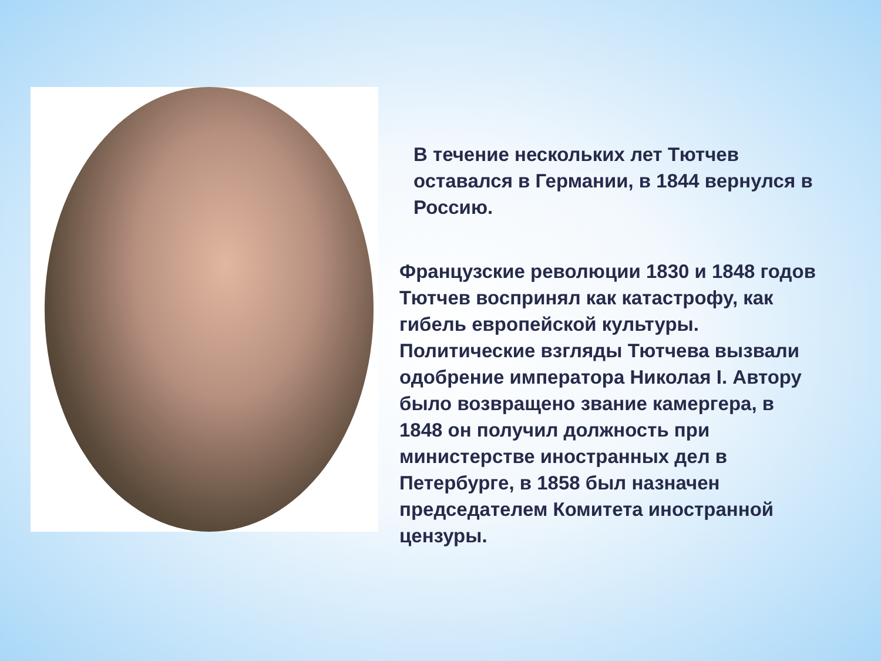В течение нескольких лет Тютчев оставался в Германии, в 1844 вернулся в Россию.
Французские революции 1830 и 1848 годов Тютчев воспринял как катастрофу, как гибель европейской культуры. Политические взгляды Тютчева вызвали одобрение императора Николая I. Автору было возвращено звание камергера, в 1848 он получил должность при министерстве иностранных дел в Петербурге, в 1858 был назначен председателем Комитета иностранной цензуры.